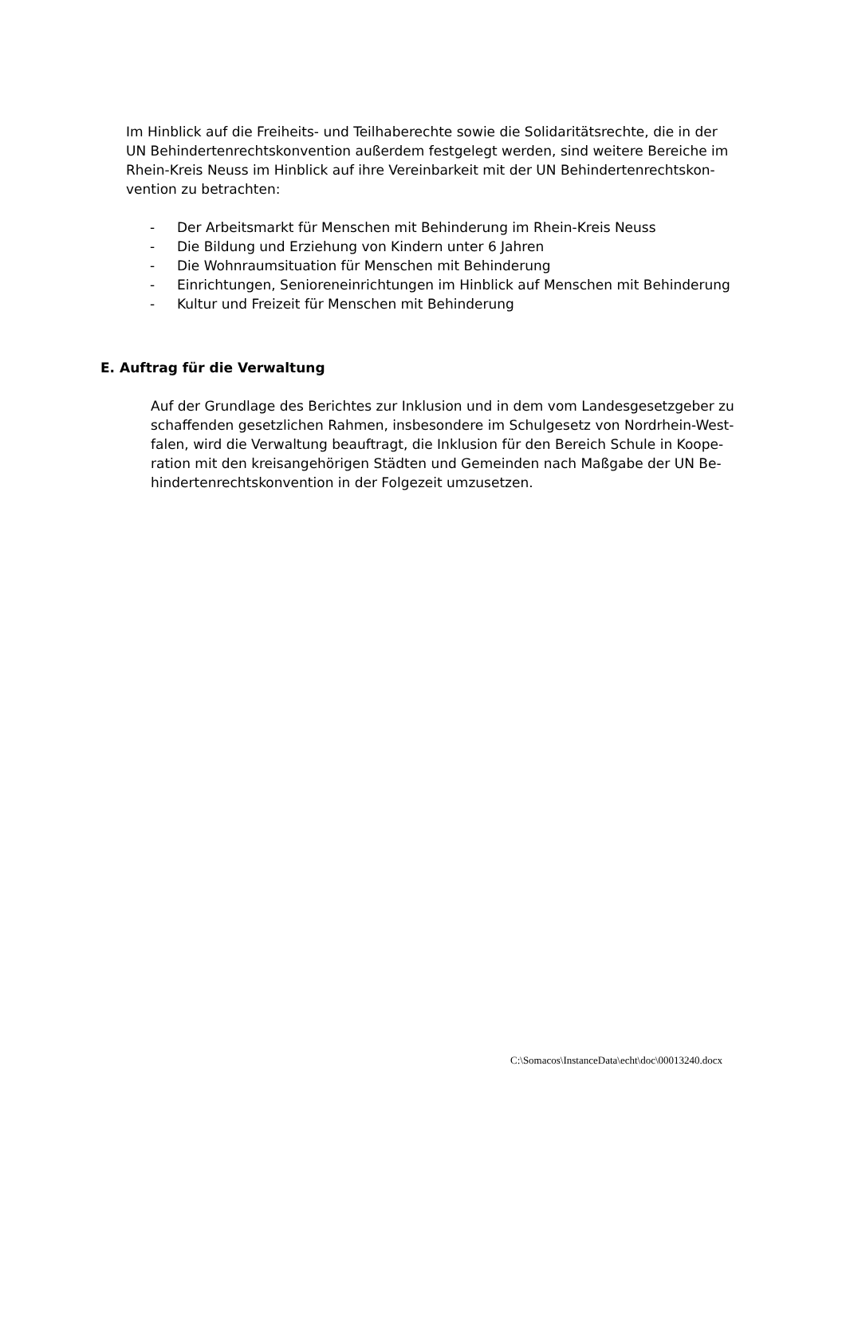Im Hinblick auf die Freiheits- und Teilhaberechte sowie die Solidaritätsrechte, die in der UN Behindertenrechtskonvention außerdem festgelegt werden, sind weitere Bereiche im Rhein-Kreis Neuss im Hinblick auf ihre Vereinbarkeit mit der UN Behindertenrechtskon-vention zu betrachten:
- Der Arbeitsmarkt für Menschen mit Behinderung im Rhein-Kreis Neuss
- Die Bildung und Erziehung von Kindern unter 6 Jahren
- Die Wohnraumsituation für Menschen mit Behinderung
- Einrichtungen, Senioreneinrichtungen im Hinblick auf Menschen mit Behinderung
- Kultur und Freizeit für Menschen mit Behinderung
E. Auftrag für die Verwaltung
Auf der Grundlage des Berichtes zur Inklusion und in dem vom Landesgesetzgeber zu schaffenden gesetzlichen Rahmen, insbesondere im Schulgesetz von Nordrhein-West-falen, wird die Verwaltung beauftragt, die Inklusion für den Bereich Schule in Koope-ration mit den kreisangehörigen Städten und Gemeinden nach Maßgabe der UN Be-hindertenrechtskonvention in der Folgezeit umzusetzen.
C:\Somacos\InstanceData\echt\doc\00013240.docx